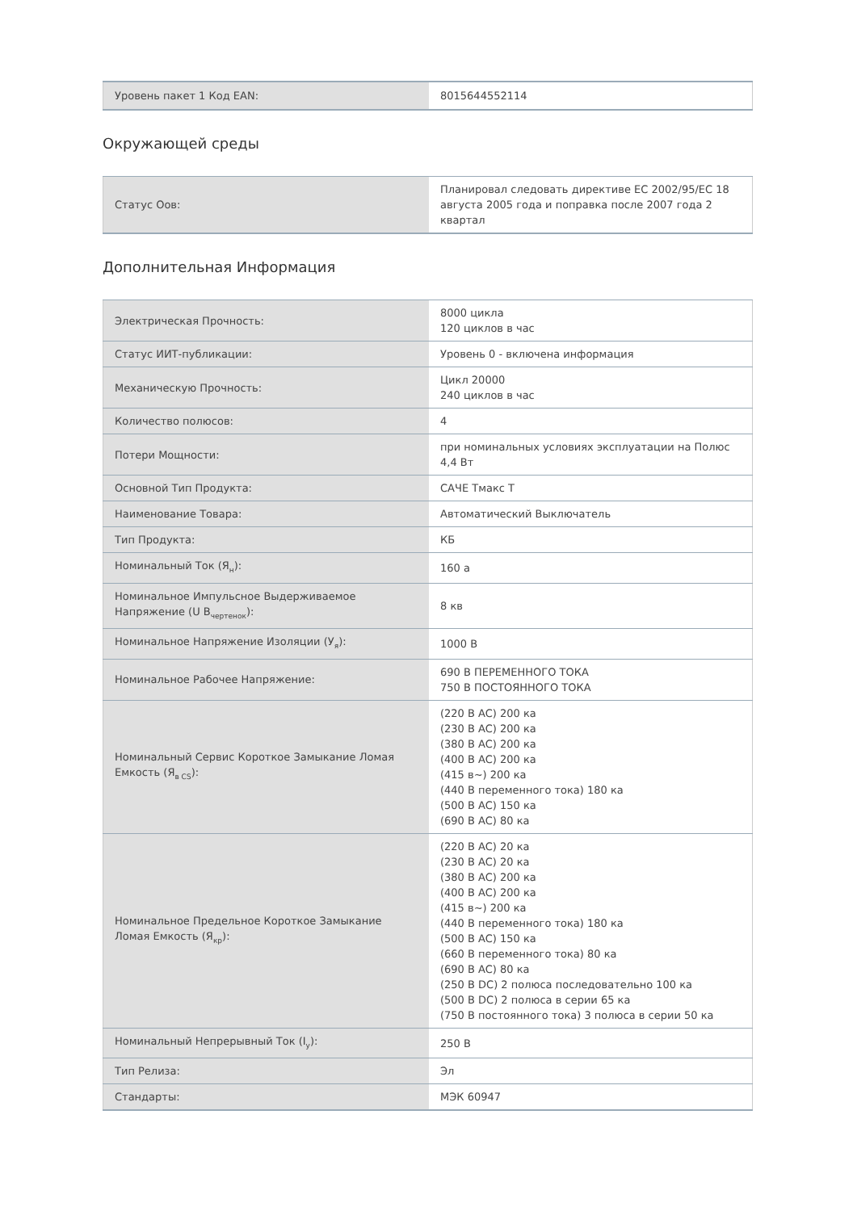| Уровень пакет 1 Код EAN: | 8015644552114 |
Окружающей среды
| Статус Оов: | Планировал следовать директиве ЕС 2002/95/ЕС 18 августа 2005 года и поправка после 2007 года 2 квартал |
Дополнительная Информация
| Электрическая Прочность: | 8000 цикла 120 циклов в час |
| Статус ИИТ-публикации: | Уровень 0 - включена информация |
| Механическую Прочность: | Цикл 20000 240 циклов в час |
| Количество полюсов: | 4 |
| Потери Мощности: | при номинальных условиях эксплуатации на Полюс 4,4 Вт |
| Основной Тип Продукта: | САЧЕ Тмакс Т |
| Наименование Товара: | Автоматический Выключатель |
| Тип Продукта: | КБ |
| Номинальный Ток (Я<sub>н</sub>): | 160 а |
| Номинальное Импульсное Выдерживаемое Напряжение (U В<sub>чертенок</sub>): | 8 кв |
| Номинальное Напряжение Изоляции (У<sub>я</sub>): | 1000 В |
| Номинальное Рабочее Напряжение: | 690 В ПЕРЕМЕННОГО ТОКА 750 В ПОСТОЯННОГО ТОКА |
| Номинальный Сервис Короткое Замыкание Ломая Емкость (Я<sub>в CS</sub>): | (220 В AC) 200 ка (230 В AC) 200 ка (380 В AC) 200 ка (400 В AC) 200 ка (415 в~) 200 ка (440 В переменного тока) 180 ка (500 В AC) 150 ка (690 В AC) 80 ка |
| Номинальное Предельное Короткое Замыкание Ломая Емкость (Я<sub>кр</sub>): | (220 В AC) 20 ка (230 В AC) 20 ка (380 В AC) 200 ка (400 В AC) 200 ка (415 в~) 200 ка (440 В переменного тока) 180 ка (500 В AC) 150 ка (660 В переменного тока) 80 ка (690 В AC) 80 ка (250 В DC) 2 полюса последовательно 100 ка (500 В DC) 2 полюса в серии 65 ка (750 В постоянного тока) 3 полюса в серии 50 ка |
| Номинальный Непрерывный Ток (I<sub>у</sub>): | 250 В |
| Тип Релиза: | Эл |
| Стандарты: | МЭК 60947 |